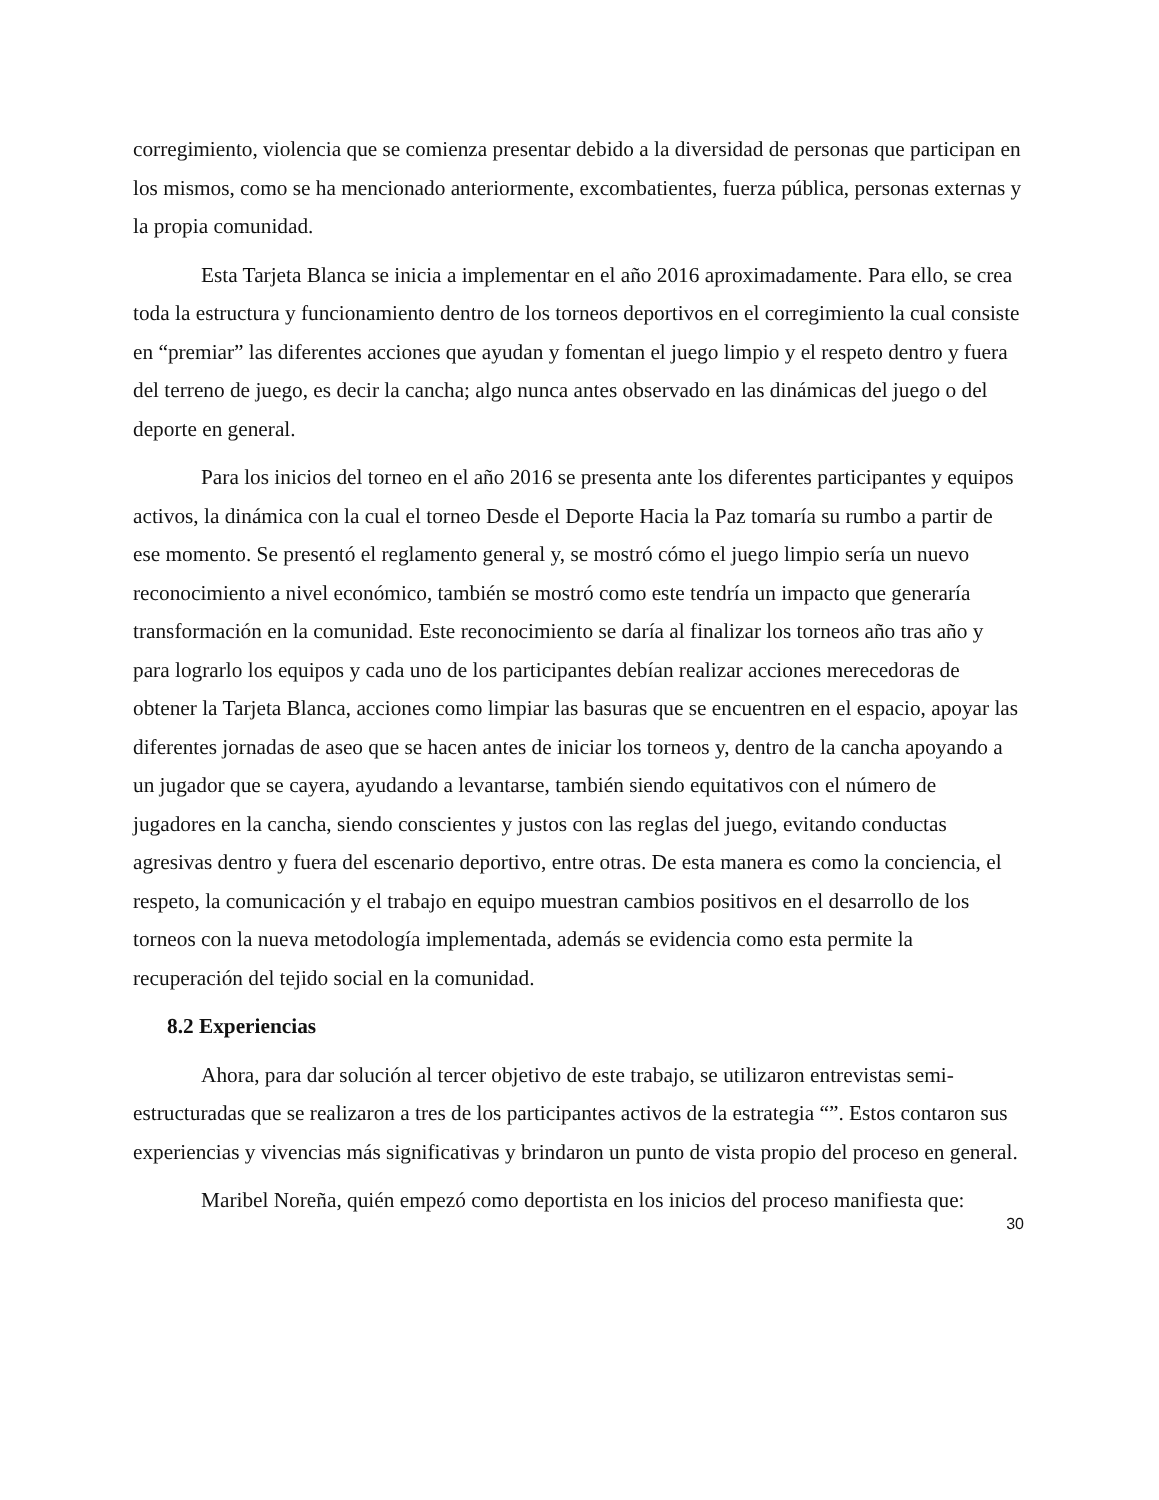corregimiento, violencia que se comienza presentar debido a la diversidad de personas que participan en los mismos, como se ha mencionado anteriormente, excombatientes, fuerza pública, personas externas y la propia comunidad.
Esta Tarjeta Blanca se inicia a implementar en el año 2016 aproximadamente. Para ello, se crea toda la estructura y funcionamiento dentro de los torneos deportivos en el corregimiento la cual consiste en “premiar” las diferentes acciones que ayudan y fomentan el juego limpio y el respeto dentro y fuera del terreno de juego, es decir la cancha; algo nunca antes observado en las dinámicas del juego o del deporte en general.
Para los inicios del torneo en el año 2016 se presenta ante los diferentes participantes y equipos activos, la dinámica con la cual el torneo Desde el Deporte Hacia la Paz tomaría su rumbo a partir de ese momento. Se presentó el reglamento general y, se mostró cómo el juego limpio sería un nuevo reconocimiento a nivel económico, también se mostró como este tendría un impacto que generaría transformación en la comunidad. Este reconocimiento se daría al finalizar los torneos año tras año y para lograrlo los equipos y cada uno de los participantes debían realizar acciones merecedoras de obtener la Tarjeta Blanca, acciones como limpiar las basuras que se encuentren en el espacio, apoyar las diferentes jornadas de aseo que se hacen antes de iniciar los torneos y, dentro de la cancha apoyando a un jugador que se cayera, ayudando a levantarse, también siendo equitativos con el número de jugadores en la cancha, siendo conscientes y justos con las reglas del juego, evitando conductas agresivas dentro y fuera del escenario deportivo, entre otras. De esta manera es como la conciencia, el respeto, la comunicación y el trabajo en equipo muestran cambios positivos en el desarrollo de los torneos con la nueva metodología implementada, además se evidencia como esta permite la recuperación del tejido social en la comunidad.
8.2 Experiencias
Ahora, para dar solución al tercer objetivo de este trabajo, se utilizaron entrevistas semi-estructuradas que se realizaron a tres de los participantes activos de la estrategia “”. Estos contaron sus experiencias y vivencias más significativas y brindaron un punto de vista propio del proceso en general.
Maribel Noreña, quién empezó como deportista en los inicios del proceso manifiesta que:
30